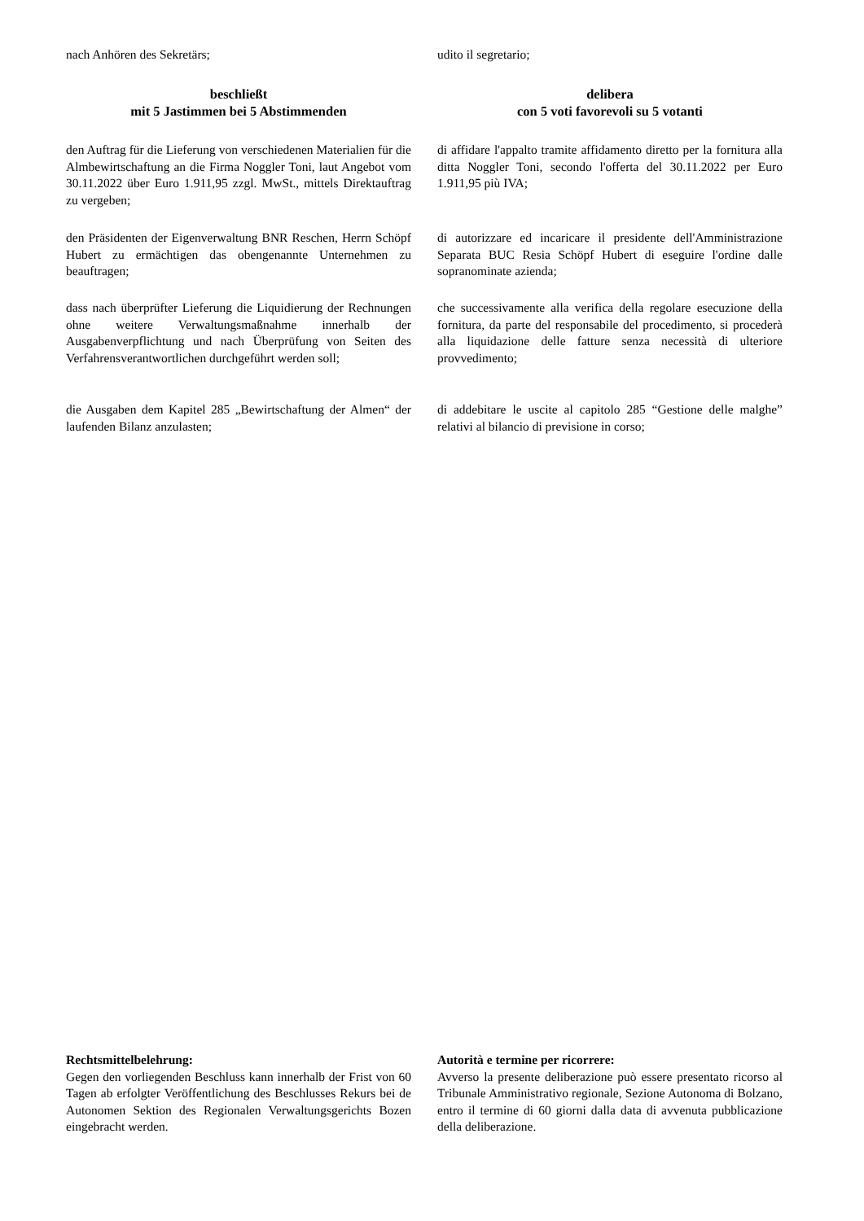nach Anhören des Sekretärs; udito il segretario;
beschließt
mit 5 Jastimmen bei 5 Abstimmenden
delibera
con 5 voti favorevoli su 5 votanti
den Auftrag für die Lieferung von verschiedenen Materialien für die Almbewirtschaftung an die Firma Noggler Toni, laut Angebot vom 30.11.2022 über Euro 1.911,95 zzgl. MwSt., mittels Direktauftrag zu vergeben;
di affidare l'appalto tramite affidamento diretto per la fornitura alla ditta Noggler Toni, secondo l'offerta del 30.11.2022 per Euro 1.911,95 più IVA;
den Präsidenten der Eigenverwaltung BNR Reschen, Herrn Schöpf Hubert zu ermächtigen das obengenannte Unternehmen zu beauftragen;
di autorizzare ed incaricare il presidente dell'Amministrazione Separata BUC Resia Schöpf Hubert di eseguire l'ordine dalle sopranominate azienda;
dass nach überprüfter Lieferung die Liquidierung der Rechnungen ohne weitere Verwaltungsmaßnahme innerhalb der Ausgabenverpflichtung und nach Überprüfung von Seiten des Verfahrensverantwortlichen durchgeführt werden soll;
che successivamente alla verifica della regolare esecuzione della fornitura, da parte del responsabile del procedimento, si procederà alla liquidazione delle fatture senza necessità di ulteriore provvedimento;
die Ausgaben dem Kapitel 285 „Bewirtschaftung der Almen“ der laufenden Bilanz anzulasten;
di addebitare le uscite al capitolo 285 “Gestione delle malghe” relativi al bilancio di previsione in corso;
Rechtsmittelbelehrung:
Gegen den vorliegenden Beschluss kann innerhalb der Frist von 60 Tagen ab erfolgter Veröffentlichung des Beschlusses Rekurs bei de Autonomen Sektion des Regionalen Verwaltungsgerichts Bozen eingebracht werden.
Autorità e termine per ricorrere:
Avverso la presente deliberazione può essere presentato ricorso al Tribunale Amministrativo regionale, Sezione Autonoma di Bolzano, entro il termine di 60 giorni dalla data di avvenuta pubblicazione della deliberazione.